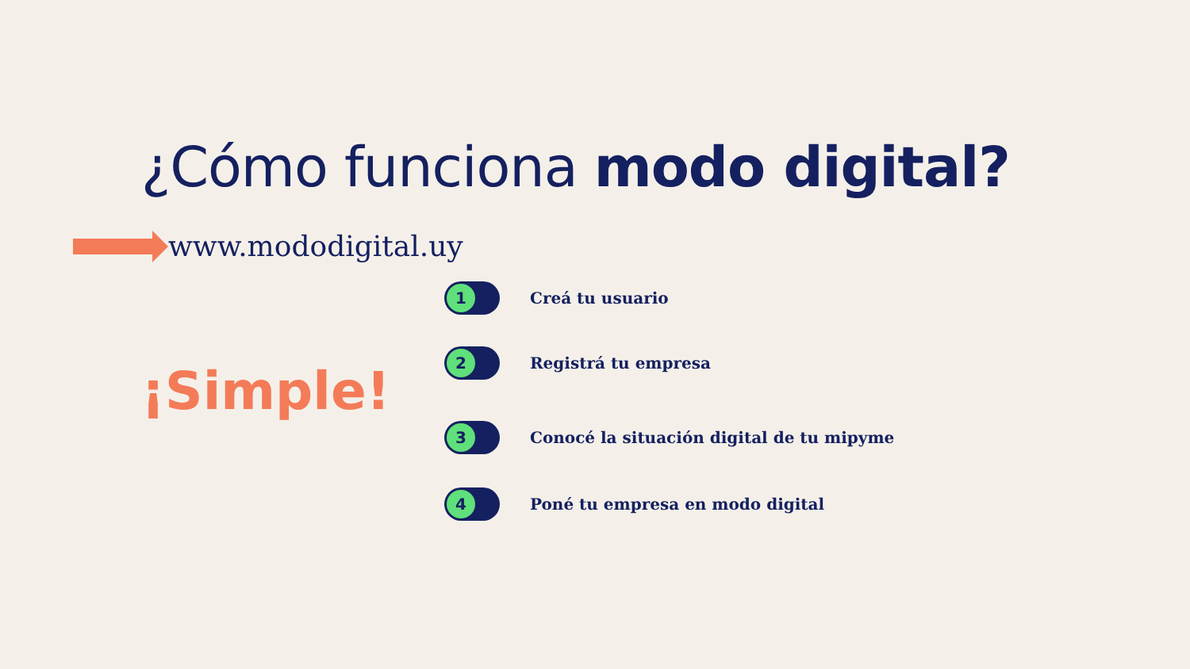¿Cómo funciona modo digital?
www.mododigital.uy
¡Simple!
1
Creá tu usuario
2
Registrá tu empresa
3
Conocé la situación digital de tu mipyme
4
Poné tu empresa en modo digital